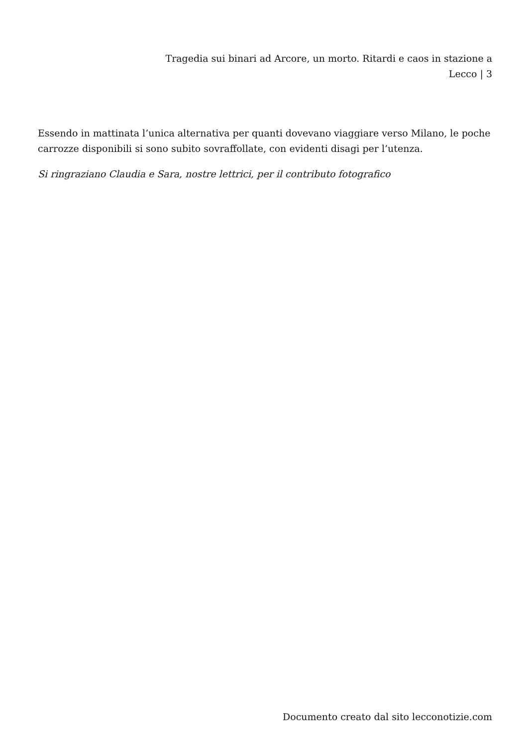Tragedia sui binari ad Arcore, un morto. Ritardi e caos in stazione a Lecco | 3
Essendo in mattinata l’unica alternativa per quanti dovevano viaggiare verso Milano, le poche carrozze disponibili si sono subito sovraffollate, con evidenti disagi per l’utenza.
Si ringraziano Claudia e Sara, nostre lettrici, per il contributo fotografico
Documento creato dal sito lecconotizie.com